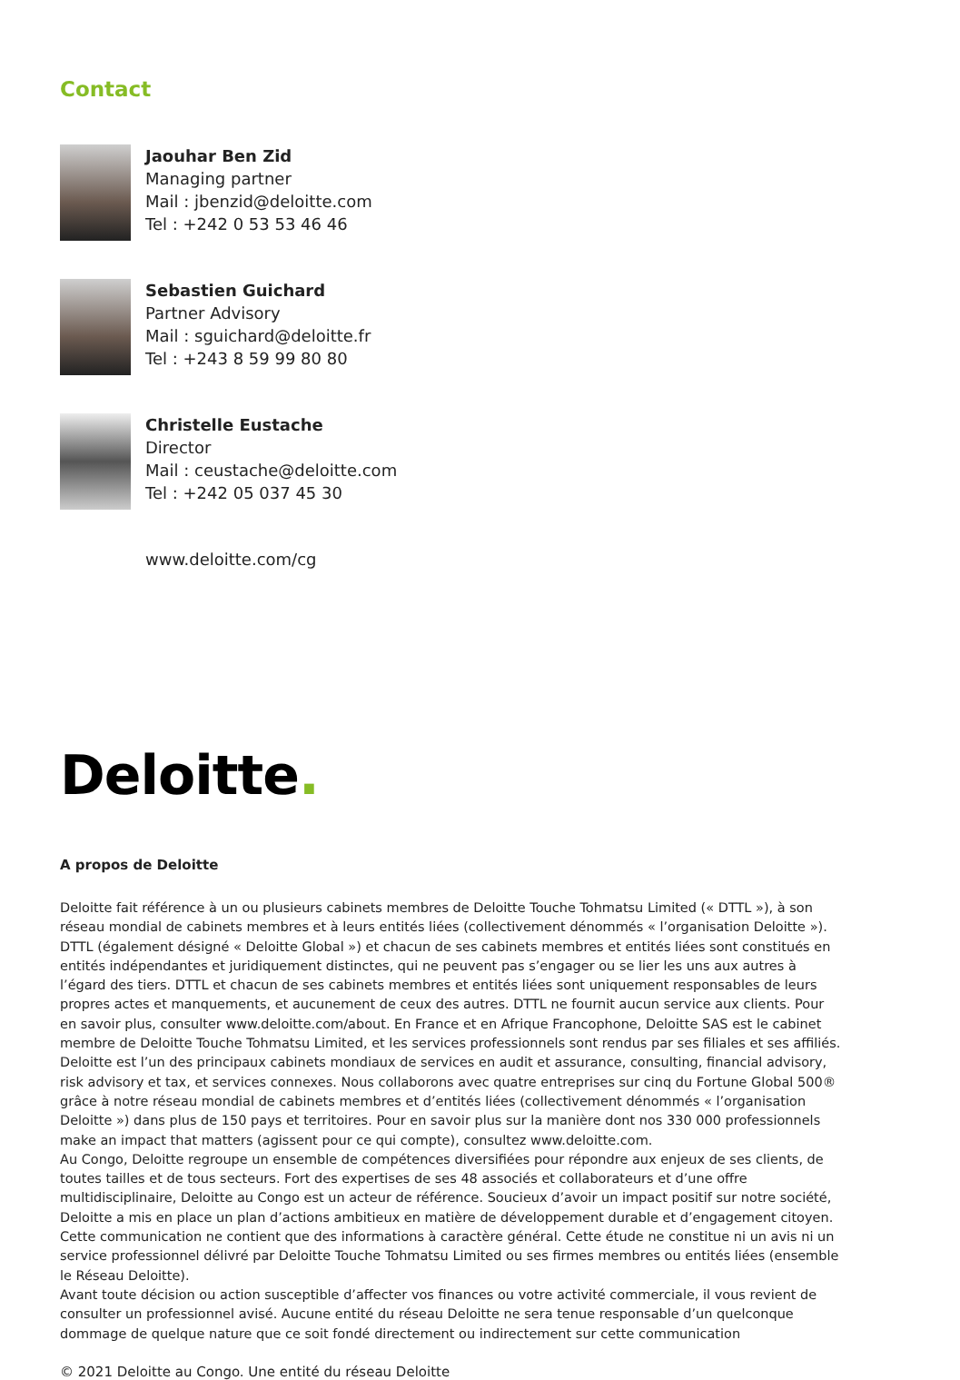Contact
Jaouhar Ben Zid
Managing partner
Mail : jbenzid@deloitte.com
Tel : +242 0 53 53 46 46
Sebastien Guichard
Partner Advisory
Mail : sguichard@deloitte.fr
Tel : +243 8 59 99 80 80
Christelle Eustache
Director
Mail : ceustache@deloitte.com
Tel : +242 05 037 45 30
www.deloitte.com/cg
Deloitte.
A propos de Deloitte
Deloitte fait référence à un ou plusieurs cabinets membres de Deloitte Touche Tohmatsu Limited (« DTTL »), à son réseau mondial de cabinets membres et à leurs entités liées (collectivement dénommés « l’organisation Deloitte »). DTTL (également désigné « Deloitte Global ») et chacun de ses cabinets membres et entités liées sont constitués en entités indépendantes et juridiquement distinctes, qui ne peuvent pas s’engager ou se lier les uns aux autres à l’égard des tiers. DTTL et chacun de ses cabinets membres et entités liées sont uniquement responsables de leurs propres actes et manquements, et aucunement de ceux des autres. DTTL ne fournit aucun service aux clients. Pour en savoir plus, consulter www.deloitte.com/about. En France et en Afrique Francophone, Deloitte SAS est le cabinet membre de Deloitte Touche Tohmatsu Limited, et les services professionnels sont rendus par ses filiales et ses affiliés.
Deloitte est l’un des principaux cabinets mondiaux de services en audit et assurance, consulting, financial advisory, risk advisory et tax, et services connexes. Nous collaborons avec quatre entreprises sur cinq du Fortune Global 500® grâce à notre réseau mondial de cabinets membres et d’entités liées (collectivement dénommés « l’organisation Deloitte ») dans plus de 150 pays et territoires. Pour en savoir plus sur la manière dont nos 330 000 professionnels make an impact that matters (agissent pour ce qui compte), consultez www.deloitte.com.
Au Congo, Deloitte regroupe un ensemble de compétences diversifiées pour répondre aux enjeux de ses clients, de toutes tailles et de tous secteurs. Fort des expertises de ses 48 associés et collaborateurs et d’une offre multidisciplinaire, Deloitte au Congo est un acteur de référence. Soucieux d’avoir un impact positif sur notre société, Deloitte a mis en place un plan d’actions ambitieux en matière de développement durable et d’engagement citoyen.
Cette communication ne contient que des informations à caractère général. Cette étude ne constitue ni un avis ni un service professionnel délivré par Deloitte Touche Tohmatsu Limited ou ses firmes membres ou entités liées (ensemble le Réseau Deloitte).
Avant toute décision ou action susceptible d’affecter vos finances ou votre activité commerciale, il vous revient de consulter un professionnel avisé. Aucune entité du réseau Deloitte ne sera tenue responsable d’un quelconque dommage de quelque nature que ce soit fondé directement ou indirectement sur cette communication
© 2021 Deloitte au Congo. Une entité du réseau Deloitte